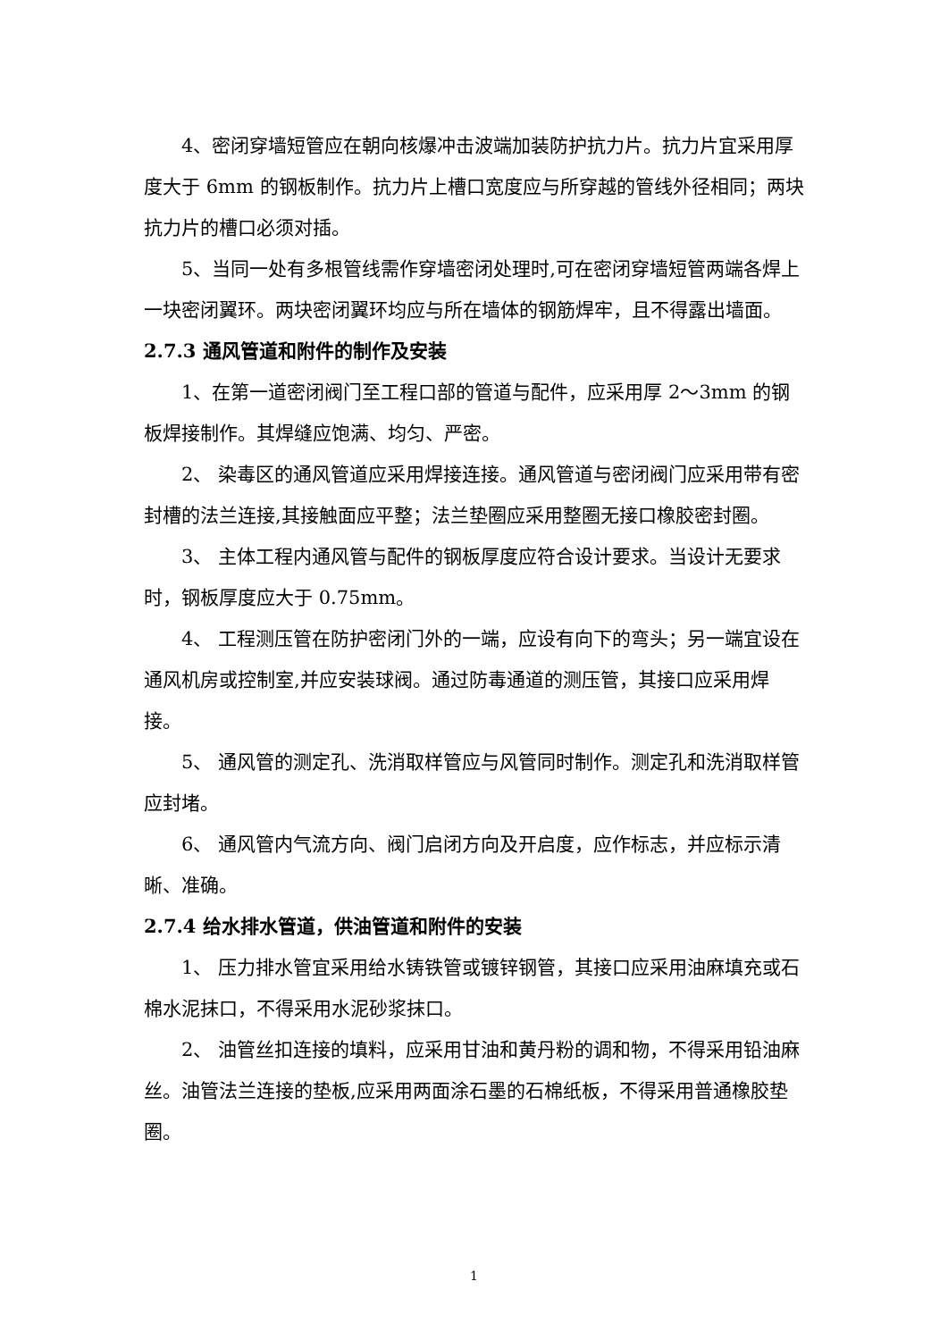4、密闭穿墙短管应在朝向核爆冲击波端加装防护抗力片。抗力片宜采用厚度大于 6mm 的钢板制作。抗力片上槽口宽度应与所穿越的管线外径相同；两块抗力片的槽口必须对插。
5、当同一处有多根管线需作穿墙密闭处理时,可在密闭穿墙短管两端各焊上一块密闭翼环。两块密闭翼环均应与所在墙体的钢筋焊牢，且不得露出墙面。
2.7.3 通风管道和附件的制作及安装
1、在第一道密闭阀门至工程口部的管道与配件，应采用厚 2～3mm 的钢板焊接制作。其焊缝应饱满、均匀、严密。
2、 染毒区的通风管道应采用焊接连接。通风管道与密闭阀门应采用带有密封槽的法兰连接,其接触面应平整；法兰垫圈应采用整圈无接口橡胶密封圈。
3、 主体工程内通风管与配件的钢板厚度应符合设计要求。当设计无要求时，钢板厚度应大于 0.75mm。
4、 工程测压管在防护密闭门外的一端，应设有向下的弯头；另一端宜设在通风机房或控制室,并应安装球阀。通过防毒通道的测压管，其接口应采用焊接。
5、 通风管的测定孔、洗消取样管应与风管同时制作。测定孔和洗消取样管应封堵。
6、 通风管内气流方向、阀门启闭方向及开启度，应作标志，并应标示清晰、准确。
2.7.4 给水排水管道，供油管道和附件的安装
1、 压力排水管宜采用给水铸铁管或镀锌钢管，其接口应采用油麻填充或石棉水泥抹口，不得采用水泥砂浆抹口。
2、 油管丝扣连接的填料，应采用甘油和黄丹粉的调和物，不得采用铅油麻丝。油管法兰连接的垫板,应采用两面涂石墨的石棉纸板，不得采用普通橡胶垫圈。
1